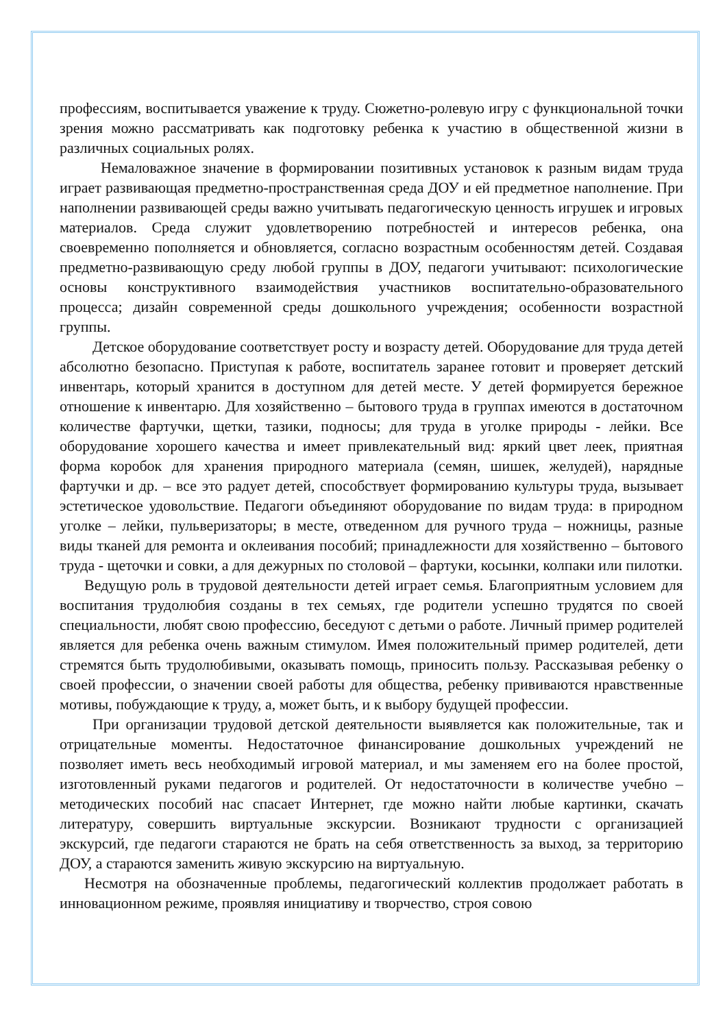профессиям, воспитывается уважение к труду. Сюжетно-ролевую игру с функциональной точки зрения можно рассматривать как подготовку ребенка к участию в общественной жизни в различных социальных ролях.
Немаловажное значение в формировании позитивных установок к разным видам труда играет развивающая предметно-пространственная среда ДОУ и ей предметное наполнение. При наполнении развивающей среды важно учитывать педагогическую ценность игрушек и игровых материалов. Среда служит удовлетворению потребностей и интересов ребенка, она своевременно пополняется и обновляется, согласно возрастным особенностям детей. Создавая предметно-развивающую среду любой группы в ДОУ, педагоги учитывают: психологические основы конструктивного взаимодействия участников воспитательно-образовательного процесса; дизайн современной среды дошкольного учреждения; особенности возрастной группы.
Детское оборудование соответствует росту и возрасту детей. Оборудование для труда детей абсолютно безопасно. Приступая к работе, воспитатель заранее готовит и проверяет детский инвентарь, который хранится в доступном для детей месте. У детей формируется бережное отношение к инвентарю. Для хозяйственно – бытового труда в группах имеются в достаточном количестве фартучки, щетки, тазики, подносы; для труда в уголке природы - лейки. Все оборудование хорошего качества и имеет привлекательный вид: яркий цвет леек, приятная форма коробок для хранения природного материала (семян, шишек, желудей), нарядные фартучки и др. – все это радует детей, способствует формированию культуры труда, вызывает эстетическое удовольствие. Педагоги объединяют оборудование по видам труда: в природном уголке – лейки, пульверизаторы; в месте, отведенном для ручного труда – ножницы, разные виды тканей для ремонта и оклеивания пособий; принадлежности для хозяйственно – бытового труда - щеточки и совки, а для дежурных по столовой – фартуки, косынки, колпаки или пилотки.
Ведущую роль в трудовой деятельности детей играет семья. Благоприятным условием для воспитания трудолюбия созданы в тех семьях, где родители успешно трудятся по своей специальности, любят свою профессию, беседуют с детьми о работе. Личный пример родителей является для ребенка очень важным стимулом. Имея положительный пример родителей, дети стремятся быть трудолюбивыми, оказывать помощь, приносить пользу. Рассказывая ребенку о своей профессии, о значении своей работы для общества, ребенку прививаются нравственные мотивы, побуждающие к труду, а, может быть, и к выбору будущей профессии.
При организации трудовой детской деятельности выявляется как положительные, так и отрицательные моменты. Недостаточное финансирование дошкольных учреждений не позволяет иметь весь необходимый игровой материал, и мы заменяем его на более простой, изготовленный руками педагогов и родителей. От недостаточности в количестве учебно – методических пособий нас спасает Интернет, где можно найти любые картинки, скачать литературу, совершить виртуальные экскурсии. Возникают трудности с организацией экскурсий, где педагоги стараются не брать на себя ответственность за выход, за территорию ДОУ, а стараются заменить живую экскурсию на виртуальную.
Несмотря на обозначенные проблемы, педагогический коллектив продолжает работать в инновационном режиме, проявляя инициативу и творчество, строя совою